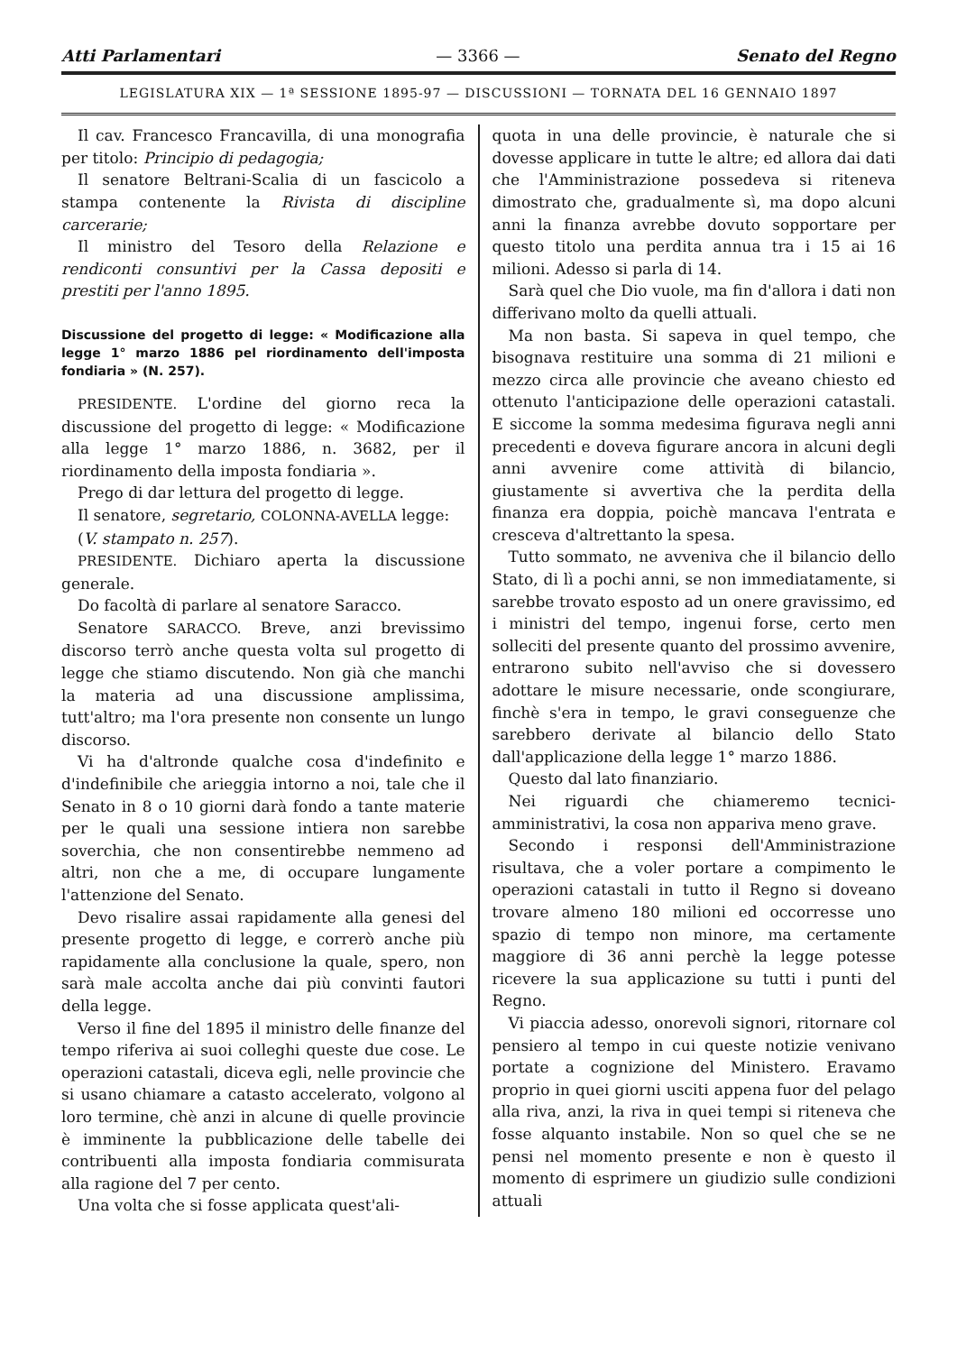Atti Parlamentari — 3366 — Senato del Regno
LEGISLATURA XIX — 1ª SESSIONE 1895-97 — DISCUSSIONI — TORNATA DEL 16 GENNAIO 1897
Il cav. Francesco Francavilla, di una monografia per titolo: Principio di pedagogia;
Il senatore Beltrani-Scalia di un fascicolo a stampa contenente la Rivista di discipline carcerarie;
Il ministro del Tesoro della Relazione e rendiconti consuntivi per la Cassa depositi e prestiti per l'anno 1895.
Discussione del progetto di legge: « Modificazione alla legge 1° marzo 1886 pel riordinamento dell'imposta fondiaria » (N. 257).
PRESIDENTE. L'ordine del giorno reca la discussione del progetto di legge: « Modificazione alla legge 1° marzo 1886, n. 3682, per il riordinamento della imposta fondiaria ».
Prego di dar lettura del progetto di legge.
Il senatore, segretario, COLONNA-AVELLA legge:
(V. stampato n. 257).
PRESIDENTE. Dichiaro aperta la discussione generale.
Do facoltà di parlare al senatore Saracco.
Senatore SARACCO. Breve, anzi brevissimo discorso terrò anche questa volta sul progetto di legge che stiamo discutendo. Non già che manchi la materia ad una discussione amplissima, tutt'altro; ma l'ora presente non consente un lungo discorso.
Vi ha d'altronde qualche cosa d'indefinito e d'indefinibile che arieggia intorno a noi, tale che il Senato in 8 o 10 giorni darà fondo a tante materie per le quali una sessione intiera non sarebbe soverchia, che non consentirebbe nemmeno ad altri, non che a me, di occupare lungamente l'attenzione del Senato.
Devo risalire assai rapidamente alla genesi del presente progetto di legge, e correrò anche più rapidamente alla conclusione la quale, spero, non sarà male accolta anche dai più convinti fautori della legge.
Verso il fine del 1895 il ministro delle finanze del tempo riferiva ai suoi colleghi queste due cose. Le operazioni catastali, diceva egli, nelle provincie che si usano chiamare a catasto accelerato, volgono al loro termine, chè anzi in alcune di quelle provincie è imminente la pubblicazione delle tabelle dei contribuenti alla imposta fondiaria commisurata alla ragione del 7 per cento.
Una volta che si fosse applicata quest'ali-
quota in una delle provincie, è naturale che si dovesse applicare in tutte le altre; ed allora dai dati che l'Amministrazione possedeva si riteneva dimostrato che, gradualmente sì, ma dopo alcuni anni la finanza avrebbe dovuto sopportare per questo titolo una perdita annua tra i 15 ai 16 milioni. Adesso si parla di 14.
Sarà quel che Dio vuole, ma fin d'allora i dati non differivano molto da quelli attuali.
Ma non basta. Si sapeva in quel tempo, che bisognava restituire una somma di 21 milioni e mezzo circa alle provincie che aveano chiesto ed ottenuto l'anticipazione delle operazioni catastali. E siccome la somma medesima figurava negli anni precedenti e doveva figurare ancora in alcuni degli anni avvenire come attività di bilancio, giustamente si avvertiva che la perdita della finanza era doppia, poichè mancava l'entrata e cresceva d'altrettanto la spesa.
Tutto sommato, ne avveniva che il bilancio dello Stato, di lì a pochi anni, se non immediatamente, si sarebbe trovato esposto ad un onere gravissimo, ed i ministri del tempo, ingenui forse, certo men solleciti del presente quanto del prossimo avvenire, entrarono subito nell'avviso che si dovessero adottare le misure necessarie, onde scongiurare, finchè s'era in tempo, le gravi conseguenze che sarebbero derivate al bilancio dello Stato dall'applicazione della legge 1° marzo 1886.
Questo dal lato finanziario.
Nei riguardi che chiameremo tecnici-amministrativi, la cosa non appariva meno grave.
Secondo i responsi dell'Amministrazione risultava, che a voler portare a compimento le operazioni catastali in tutto il Regno si doveano trovare almeno 180 milioni ed occorresse uno spazio di tempo non minore, ma certamente maggiore di 36 anni perchè la legge potesse ricevere la sua applicazione su tutti i punti del Regno.
Vi piaccia adesso, onorevoli signori, ritornare col pensiero al tempo in cui queste notizie venivano portate a cognizione del Ministero. Eravamo proprio in quei giorni usciti appena fuor del pelago alla riva, anzi, la riva in quei tempi si riteneva che fosse alquanto instabile. Non so quel che se ne pensi nel momento presente e non è questo il momento di esprimere un giudizio sulle condizioni attuali